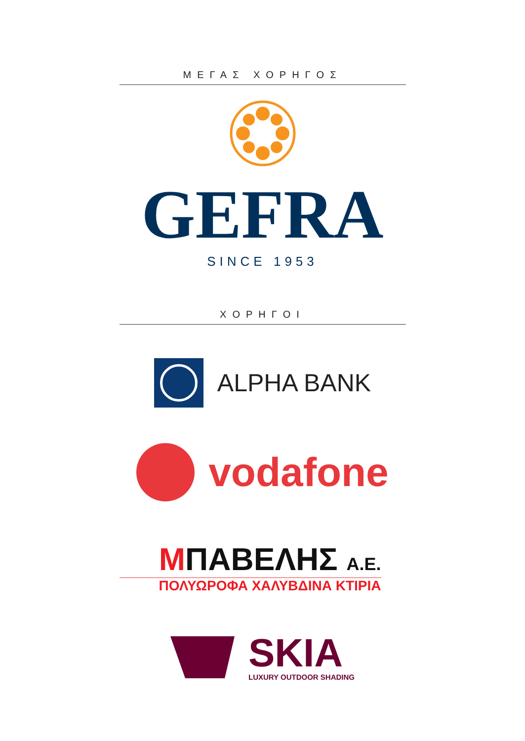ΜΕΓΑΣ ΧΟΡΗΓΟΣ
GEFRA
SINCE 1953
ΧΟΡΗΓΟΙ
ALPHA BANK
vodafone
MΠΑΒΕΛΗΣ Α.Ε.
ΠΟΛΥΩΡΟΦΑ ΧΑΛΥΒΔΙΝΑ ΚΤΙΡΙΑ
SKIA
LUXURY OUTDOOR SHADING